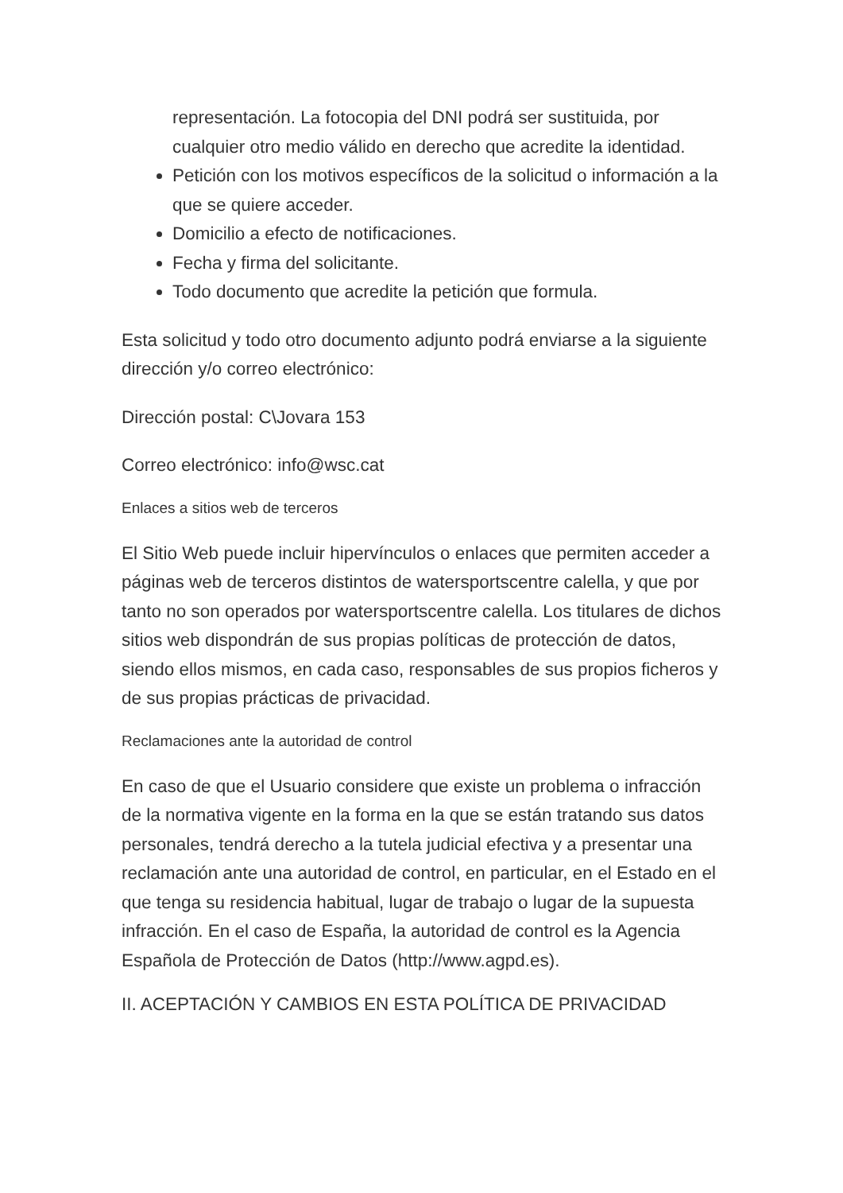representación. La fotocopia del DNI podrá ser sustituida, por cualquier otro medio válido en derecho que acredite la identidad.
Petición con los motivos específicos de la solicitud o información a la que se quiere acceder.
Domicilio a efecto de notificaciones.
Fecha y firma del solicitante.
Todo documento que acredite la petición que formula.
Esta solicitud y todo otro documento adjunto podrá enviarse a la siguiente dirección y/o correo electrónico:
Dirección postal: C\Jovara 153
Correo electrónico: info@wsc.cat
Enlaces a sitios web de terceros
El Sitio Web puede incluir hipervínculos o enlaces que permiten acceder a páginas web de terceros distintos de watersportscentre calella, y que por tanto no son operados por watersportscentre calella. Los titulares de dichos sitios web dispondrán de sus propias políticas de protección de datos, siendo ellos mismos, en cada caso, responsables de sus propios ficheros y de sus propias prácticas de privacidad.
Reclamaciones ante la autoridad de control
En caso de que el Usuario considere que existe un problema o infracción de la normativa vigente en la forma en la que se están tratando sus datos personales, tendrá derecho a la tutela judicial efectiva y a presentar una reclamación ante una autoridad de control, en particular, en el Estado en el que tenga su residencia habitual, lugar de trabajo o lugar de la supuesta infracción. En el caso de España, la autoridad de control es la Agencia Española de Protección de Datos (http://www.agpd.es).
II. ACEPTACIÓN Y CAMBIOS EN ESTA POLÍTICA DE PRIVACIDAD